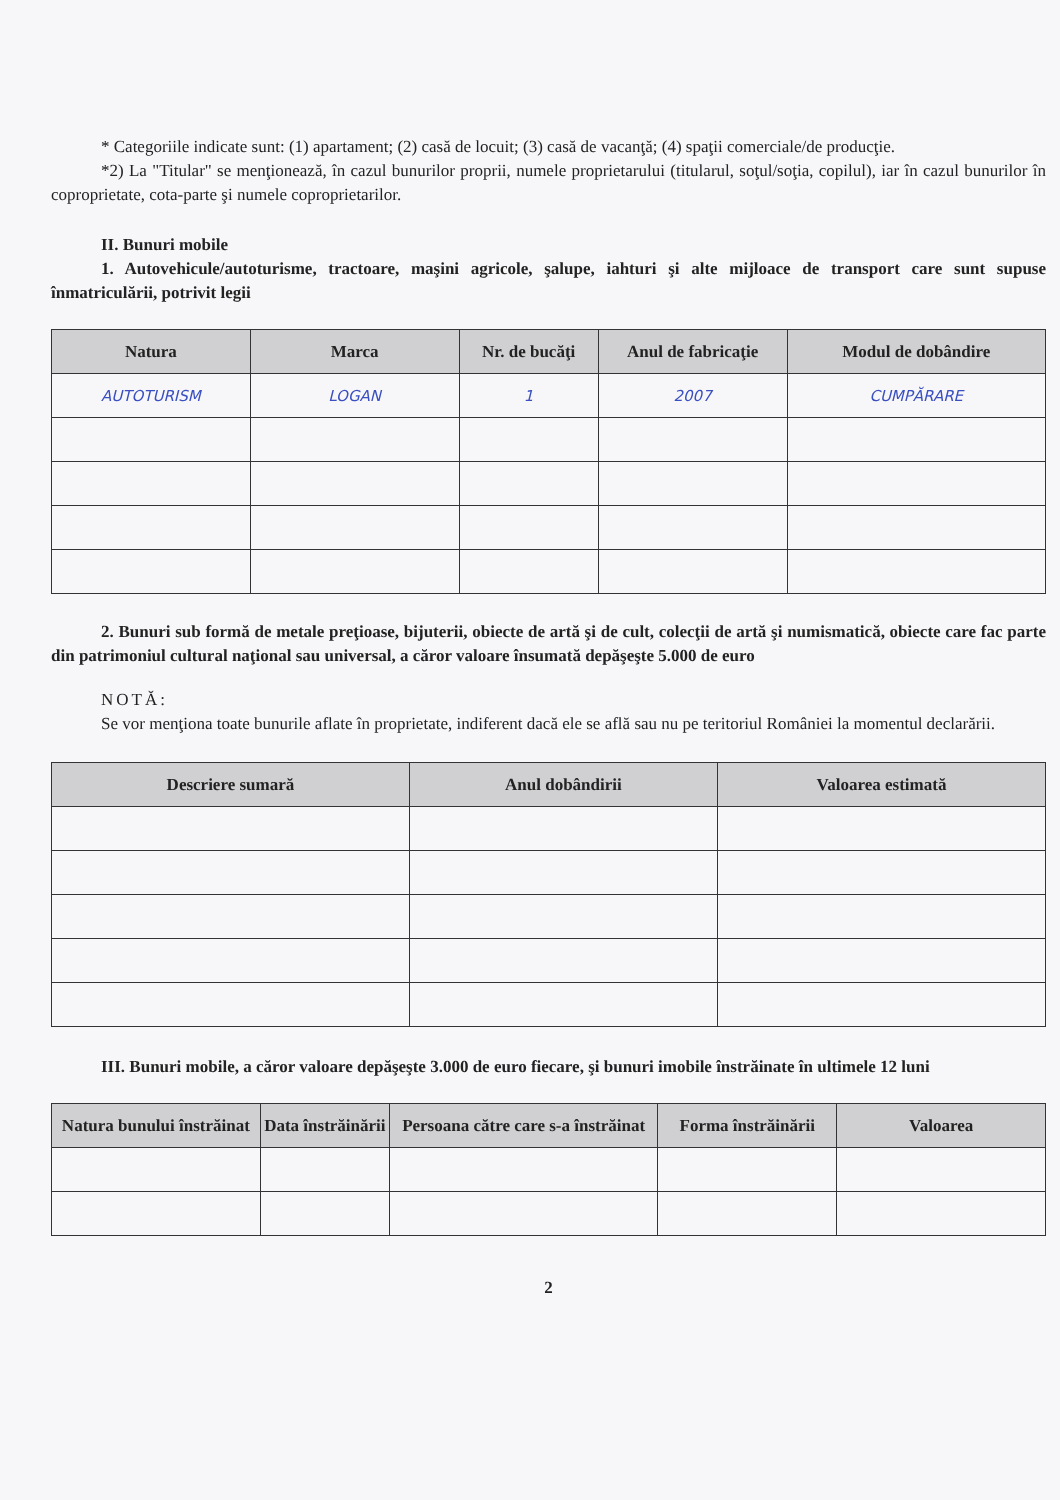* Categoriile indicate sunt: (1) apartament; (2) casă de locuit; (3) casă de vacanţă; (4) spaţii comerciale/de producţie.
*2) La "Titular" se menţionează, în cazul bunurilor proprii, numele proprietarului (titularul, soţul/soţia, copilul), iar în cazul bunurilor în coproprietate, cota-parte şi numele coproprietarilor.
II. Bunuri mobile
1. Autovehicule/autoturisme, tractoare, maşini agricole, şalupe, iahturi şi alte mijloace de transport care sunt supuse înmatriculării, potrivit legii
| Natura | Marca | Nr. de bucăţi | Anul de fabricaţie | Modul de dobândire |
| --- | --- | --- | --- | --- |
| AUTOTURISM | LOGAN | 1 | 2007 | CUMPĂRARE |
2. Bunuri sub formă de metale preţioase, bijuterii, obiecte de artă şi de cult, colecţii de artă şi numismatică, obiecte care fac parte din patrimoniul cultural naţional sau universal, a căror valoare însumată depăşeşte 5.000 de euro
NOTĂ:
Se vor menţiona toate bunurile aflate în proprietate, indiferent dacă ele se află sau nu pe teritoriul României la momentul declarării.
| Descriere sumară | Anul dobândirii | Valoarea estimată |
| --- | --- | --- |
III. Bunuri mobile, a căror valoare depăşeşte 3.000 de euro fiecare, şi bunuri imobile înstrăinate în ultimele 12 luni
| Natura bunului înstrăinat | Data înstrăinării | Persoana către care s-a înstrăinat | Forma înstrăinării | Valoarea |
| --- | --- | --- | --- | --- |
2